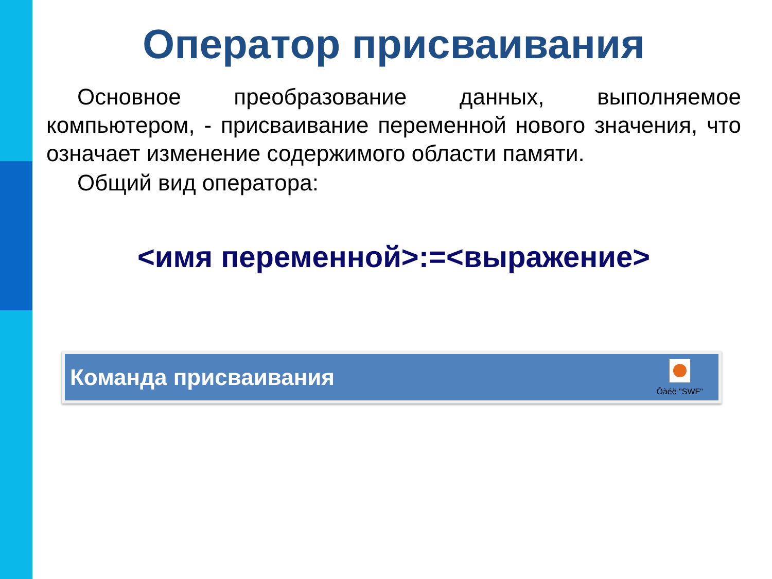Оператор присваивания
Основное преобразование данных, выполняемое компьютером, - присваивание переменной нового значения, что означает изменение содержимого области памяти.
Общий вид оператора:
<имя переменной>:=<выражение>
Команда присваивания
Ôàéë "SWF"